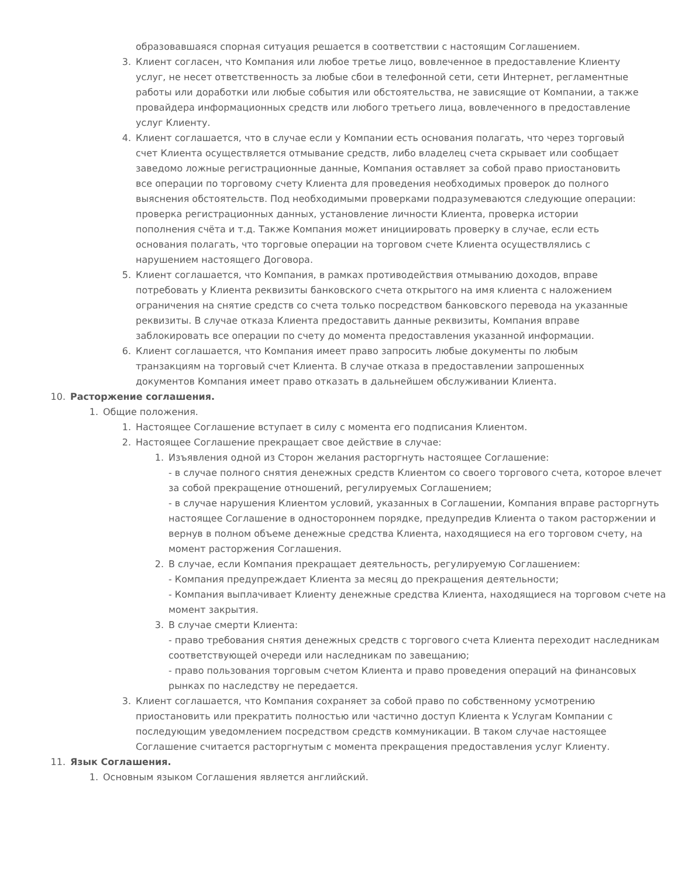образовавшаяся спорная ситуация решается в соответствии с настоящим Соглашением.
3. Клиент согласен, что Компания или любое третье лицо, вовлеченное в предоставление Клиенту услуг, не несет ответственность за любые сбои в телефонной сети, сети Интернет, регламентные работы или доработки или любые события или обстоятельства, не зависящие от Компании, а также провайдера информационных средств или любого третьего лица, вовлеченного в предоставление услуг Клиенту.
4. Клиент соглашается, что в случае если у Компании есть основания полагать, что через торговый счет Клиента осуществляется отмывание средств, либо владелец счета скрывает или сообщает заведомо ложные регистрационные данные, Компания оставляет за собой право приостановить все операции по торговому счету Клиента для проведения необходимых проверок до полного выяснения обстоятельств. Под необходимыми проверками подразумеваются следующие операции: проверка регистрационных данных, установление личности Клиента, проверка истории пополнения счёта и т.д. Также Компания может инициировать проверку в случае, если есть основания полагать, что торговые операции на торговом счете Клиента осуществлялись с нарушением настоящего Договора.
5. Клиент соглашается, что Компания, в рамках противодействия отмыванию доходов, вправе потребовать у Клиента реквизиты банковского счета открытого на имя клиента с наложением ограничения на снятие средств со счета только посредством банковского перевода на указанные реквизиты. В случае отказа Клиента предоставить данные реквизиты, Компания вправе заблокировать все операции по счету до момента предоставления указанной информации.
6. Клиент соглашается, что Компания имеет право запросить любые документы по любым транзакциям на торговый счет Клиента. В случае отказа в предоставлении запрошенных документов Компания имеет право отказать в дальнейшем обслуживании Клиента.
10. Расторжение соглашения.
1. Общие положения.
1. Настоящее Соглашение вступает в силу с момента его подписания Клиентом.
2. Настоящее Соглашение прекращает свое действие в случае:
1. Изъявления одной из Сторон желания расторгнуть настоящее Соглашение:
- в случае полного снятия денежных средств Клиентом со своего торгового счета, которое влечет за собой прекращение отношений, регулируемых Соглашением;
- в случае нарушения Клиентом условий, указанных в Соглашении, Компания вправе расторгнуть настоящее Соглашение в одностороннем порядке, предупредив Клиента о таком расторжении и вернув в полном объеме денежные средства Клиента, находящиеся на его торговом счету, на момент расторжения Соглашения.
2. В случае, если Компания прекращает деятельность, регулируемую Соглашением:
- Компания предупреждает Клиента за месяц до прекращения деятельности;
- Компания выплачивает Клиенту денежные средства Клиента, находящиеся на торговом счете на момент закрытия.
3. В случае смерти Клиента:
- право требования снятия денежных средств с торгового счета Клиента переходит наследникам соответствующей очереди или наследникам по завещанию;
- право пользования торговым счетом Клиента и право проведения операций на финансовых рынках по наследству не передается.
3. Клиент соглашается, что Компания сохраняет за собой право по собственному усмотрению приостановить или прекратить полностью или частично доступ Клиента к Услугам Компании с последующим уведомлением посредством средств коммуникации. В таком случае настоящее Соглашение считается расторгнутым с момента прекращения предоставления услуг Клиенту.
11. Язык Соглашения.
1. Основным языком Соглашения является английский.